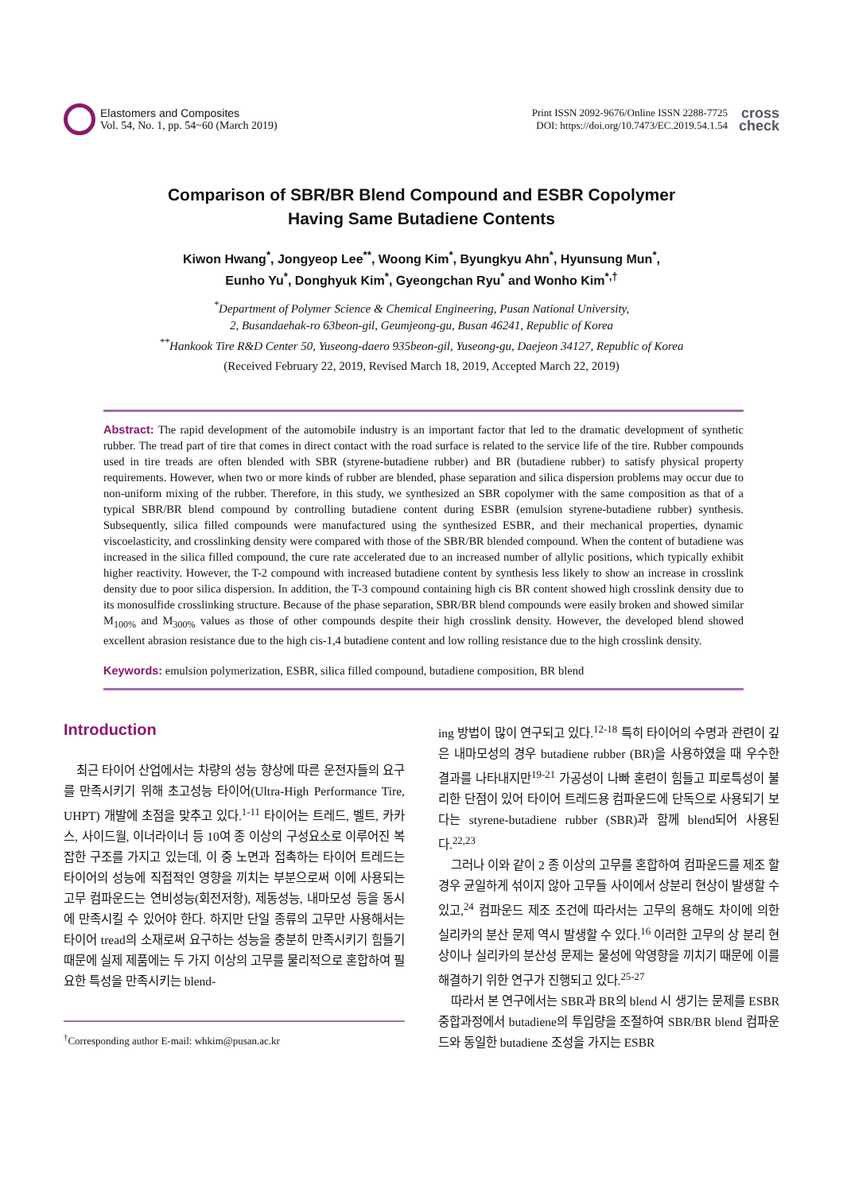Elastomers and Composites
Vol. 54, No. 1, pp. 54~60 (March 2019)
Print ISSN 2092-9676/Online ISSN 2288-7725
DOI: https://doi.org/10.7473/EC.2019.54.1.54
cross
check
Comparison of SBR/BR Blend Compound and ESBR Copolymer
Having Same Butadiene Contents
Kiwon Hwang<sup>*</sup>, Jongyeop Lee<sup>**</sup>, Woong Kim<sup>*</sup>, Byungkyu Ahn<sup>*</sup>, Hyunsung Mun<sup>*</sup>,
Eunho Yu<sup>*</sup>, Donghyuk Kim<sup>*</sup>, Gyeongchan Ryu<sup>*</sup> and Wonho Kim<sup>*,†</sup>
<sup>*</sup> Department of Polymer Science & Chemical Engineering, Pusan National University,
2, Busandaehak-ro 63beon-gil, Geumjeong-gu, Busan 46241, Republic of Korea
<sup>**</sup> Hankook Tire R&D Center 50, Yuseong-daero 935beon-gil, Yuseong-gu, Daejeon 34127, Republic of Korea
(Received February 22, 2019, Revised March 18, 2019, Accepted March 22, 2019)
Abstract: The rapid development of the automobile industry is an important factor that led to the dramatic development of synthetic rubber. The tread part of tire that comes in direct contact with the road surface is related to the service life of the tire. Rubber compounds used in tire treads are often blended with SBR (styrene-butadiene rubber) and BR (butadiene rubber) to satisfy physical property requirements. However, when two or more kinds of rubber are blended, phase separation and silica dispersion problems may occur due to non-uniform mixing of the rubber. Therefore, in this study, we synthesized an SBR copolymer with the same composition as that of a typical SBR/BR blend compound by controlling butadiene content during ESBR (emulsion styrene-butadiene rubber) synthesis. Subsequently, silica filled compounds were manufactured using the synthesized ESBR, and their mechanical properties, dynamic viscoelasticity, and crosslinking density were compared with those of the SBR/BR blended compound. When the content of butadiene was increased in the silica filled compound, the cure rate accelerated due to an increased number of allylic positions, which typically exhibit higher reactivity. However, the T-2 compound with increased butadiene content by synthesis less likely to show an increase in crosslink density due to poor silica dispersion. In addition, the T-3 compound containing high cis BR content showed high crosslink density due to its monosulfide crosslinking structure. Because of the phase separation, SBR/BR blend compounds were easily broken and showed similar M<sub>100%</sub> and M<sub>300%</sub> values as those of other compounds despite their high crosslink density. However, the developed blend showed excellent abrasion resistance due to the high cis-1,4 butadiene content and low rolling resistance due to the high crosslink density.
Keywords: emulsion polymerization, ESBR, silica filled compound, butadiene composition, BR blend
Introduction
최근 타이어 산업에서는 차량의 성능 향상에 따른 운전자들의 요구를 만족시키기 위해 초고성능 타이어(Ultra-High Performance Tire, UHPT) 개발에 초점을 맞추고 있다.<sup>1-11</sup> 타이어는 트레드, 벨트, 카카스, 사이드월, 이너라이너 등 10여 종 이상의 구성요소로 이루어진 복잡한 구조를 가지고 있는데, 이 중 노면과 접촉하는 타이어 트레드는 타이어의 성능에 직접적인 영향을 끼치는 부분으로써 이에 사용되는 고무 컴파운드는 연비성능(회전저항), 제동성능, 내마모성 등을 동시에 만족시킬 수 있어야 한다. 하지만 단일 종류의 고무만 사용해서는 타이어 tread의 소재로써 요구하는 성능을 충분히 만족시키기 힘들기 때문에 실제 제품에는 두 가지 이상의 고무를 물리적으로 혼합하여 필요한 특성을 만족시키는 blend-
<sup>†</sup> Corresponding author E-mail: whkim@pusan.ac.kr
ing 방법이 많이 연구되고 있다.<sup>12-18</sup> 특히 타이어의 수명과 관련이 깊은 내마모성의 경우 butadiene rubber (BR)을 사용하였을 때 우수한 결과를 나타내지만<sup>19-21</sup> 가공성이 나빠 혼련이 힘들고 피로특성이 불리한 단점이 있어 타이어 트레드용 컴파운드에 단독으로 사용되기 보다는 styrene-butadiene rubber (SBR)과 함께 blend되어 사용된다.<sup>22,23</sup>
그러나 이와 같이 2 종 이상의 고무를 혼합하여 컴파운드를 제조 할 경우 균일하게 섞이지 않아 고무들 사이에서 상분리 현상이 발생할 수 있고,<sup>24</sup> 컴파운드 제조 조건에 따라서는 고무의 용해도 차이에 의한 실리카의 분산 문제 역시 발생할 수 있다.<sup>16</sup> 이러한 고무의 상 분리 현상이나 실리카의 분산성 문제는 물성에 악영향을 끼치기 때문에 이를 해결하기 위한 연구가 진행되고 있다.<sup>25-27</sup>
따라서 본 연구에서는 SBR과 BR의 blend 시 생기는 문제를 ESBR 중합과정에서 butadiene의 투입량을 조절하여 SBR/BR blend 컴파운드와 동일한 butadiene 조성을 가지는 ESBR